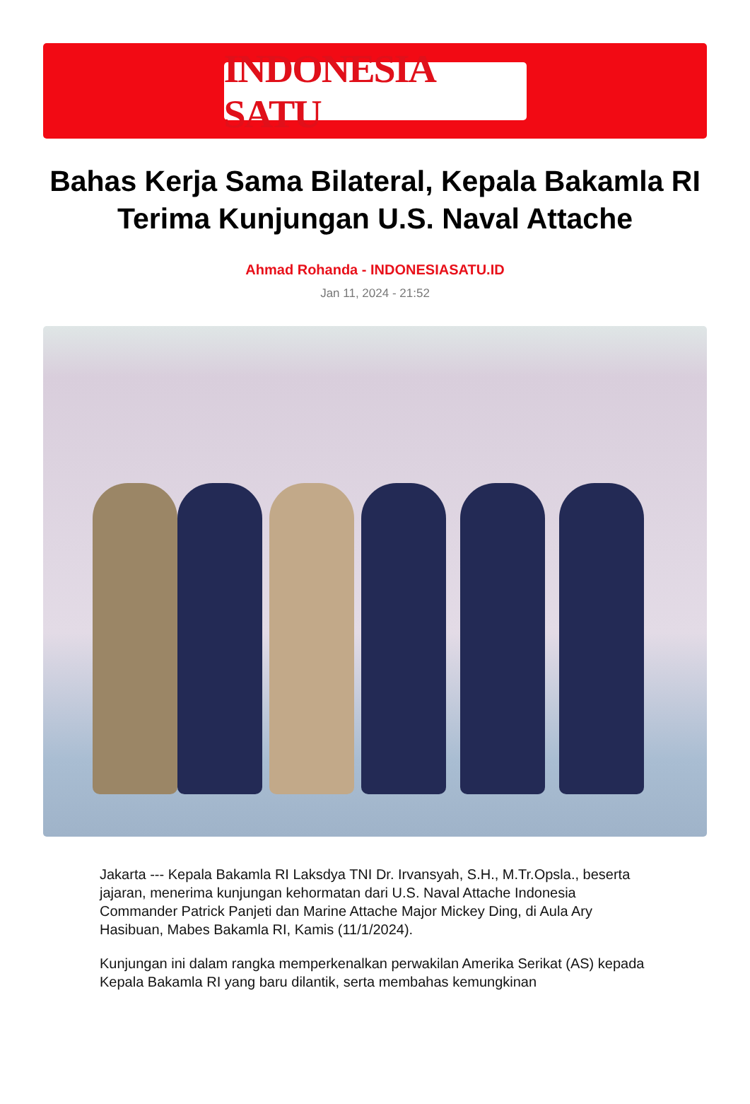INDONESIA SATU
Bahas Kerja Sama Bilateral, Kepala Bakamla RI Terima Kunjungan U.S. Naval Attache
Ahmad Rohanda - INDONESIASATU.ID
Jan 11, 2024 - 21:52
Jakarta --- Kepala Bakamla RI Laksdya TNI Dr. Irvansyah, S.H., M.Tr.Opsla., beserta jajaran, menerima kunjungan kehormatan dari U.S. Naval Attache Indonesia Commander Patrick Panjeti dan Marine Attache Major Mickey Ding, di Aula Ary Hasibuan, Mabes Bakamla RI, Kamis (11/1/2024).
Kunjungan ini dalam rangka memperkenalkan perwakilan Amerika Serikat (AS) kepada Kepala Bakamla RI yang baru dilantik, serta membahas kemungkinan